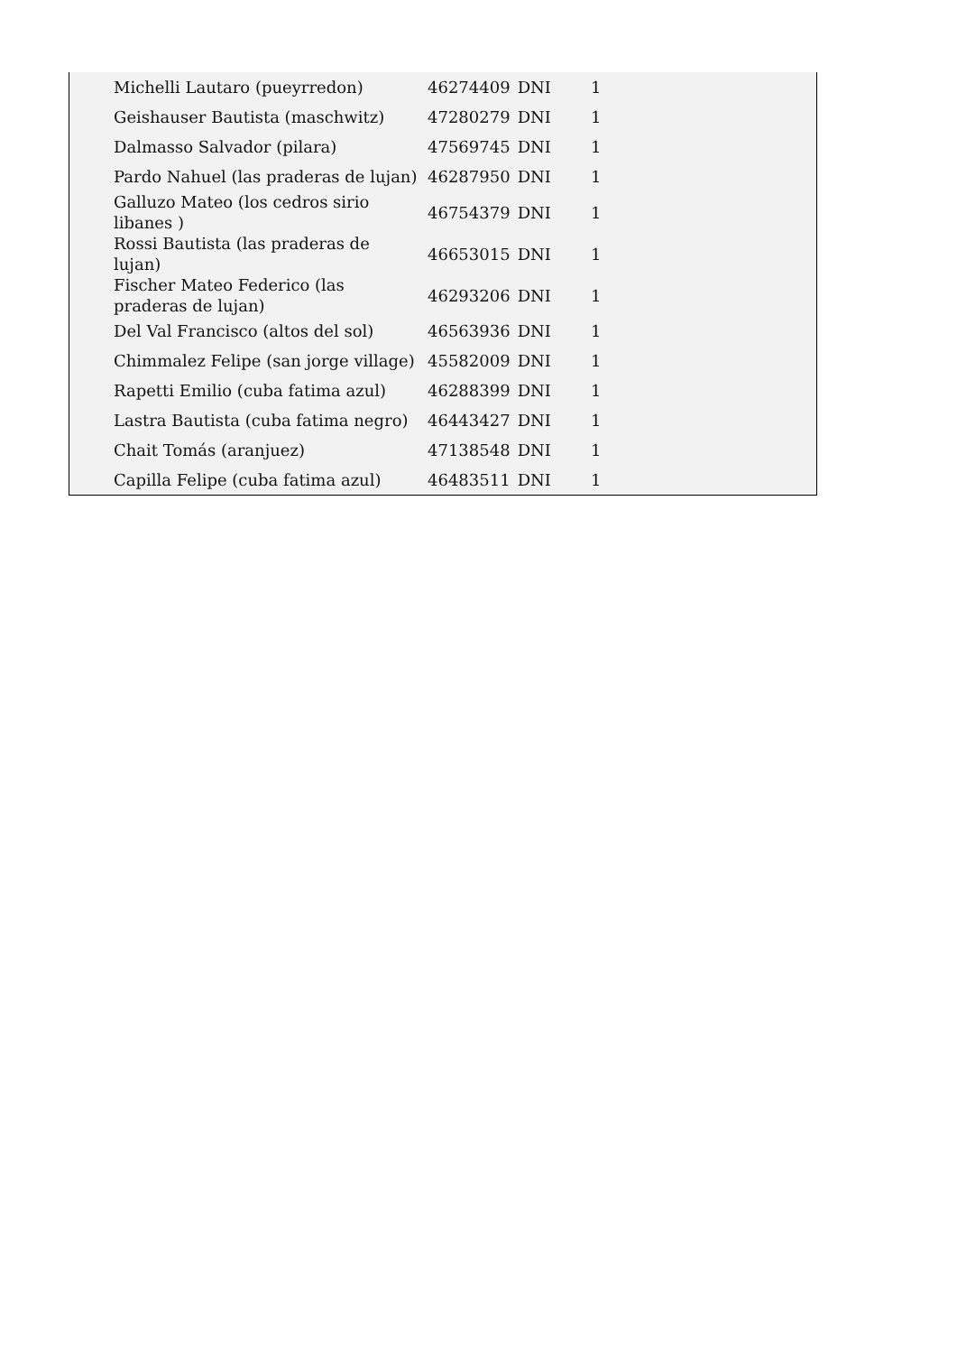| Michelli Lautaro (pueyrredon) | 46274409 | DNI | 1 |
| Geishauser Bautista (maschwitz) | 47280279 | DNI | 1 |
| Dalmasso Salvador (pilara) | 47569745 | DNI | 1 |
| Pardo Nahuel (las praderas de lujan) | 46287950 | DNI | 1 |
| Galluzo Mateo (los cedros sirio libanes ) | 46754379 | DNI | 1 |
| Rossi Bautista (las praderas de lujan) | 46653015 | DNI | 1 |
| Fischer Mateo Federico (las praderas de lujan) | 46293206 | DNI | 1 |
| Del Val Francisco (altos del sol) | 46563936 | DNI | 1 |
| Chimmalez Felipe (san jorge village) | 45582009 | DNI | 1 |
| Rapetti Emilio (cuba fatima azul) | 46288399 | DNI | 1 |
| Lastra Bautista (cuba fatima negro) | 46443427 | DNI | 1 |
| Chait Tomás (aranjuez) | 47138548 | DNI | 1 |
| Capilla Felipe (cuba fatima azul) | 46483511 | DNI | 1 |